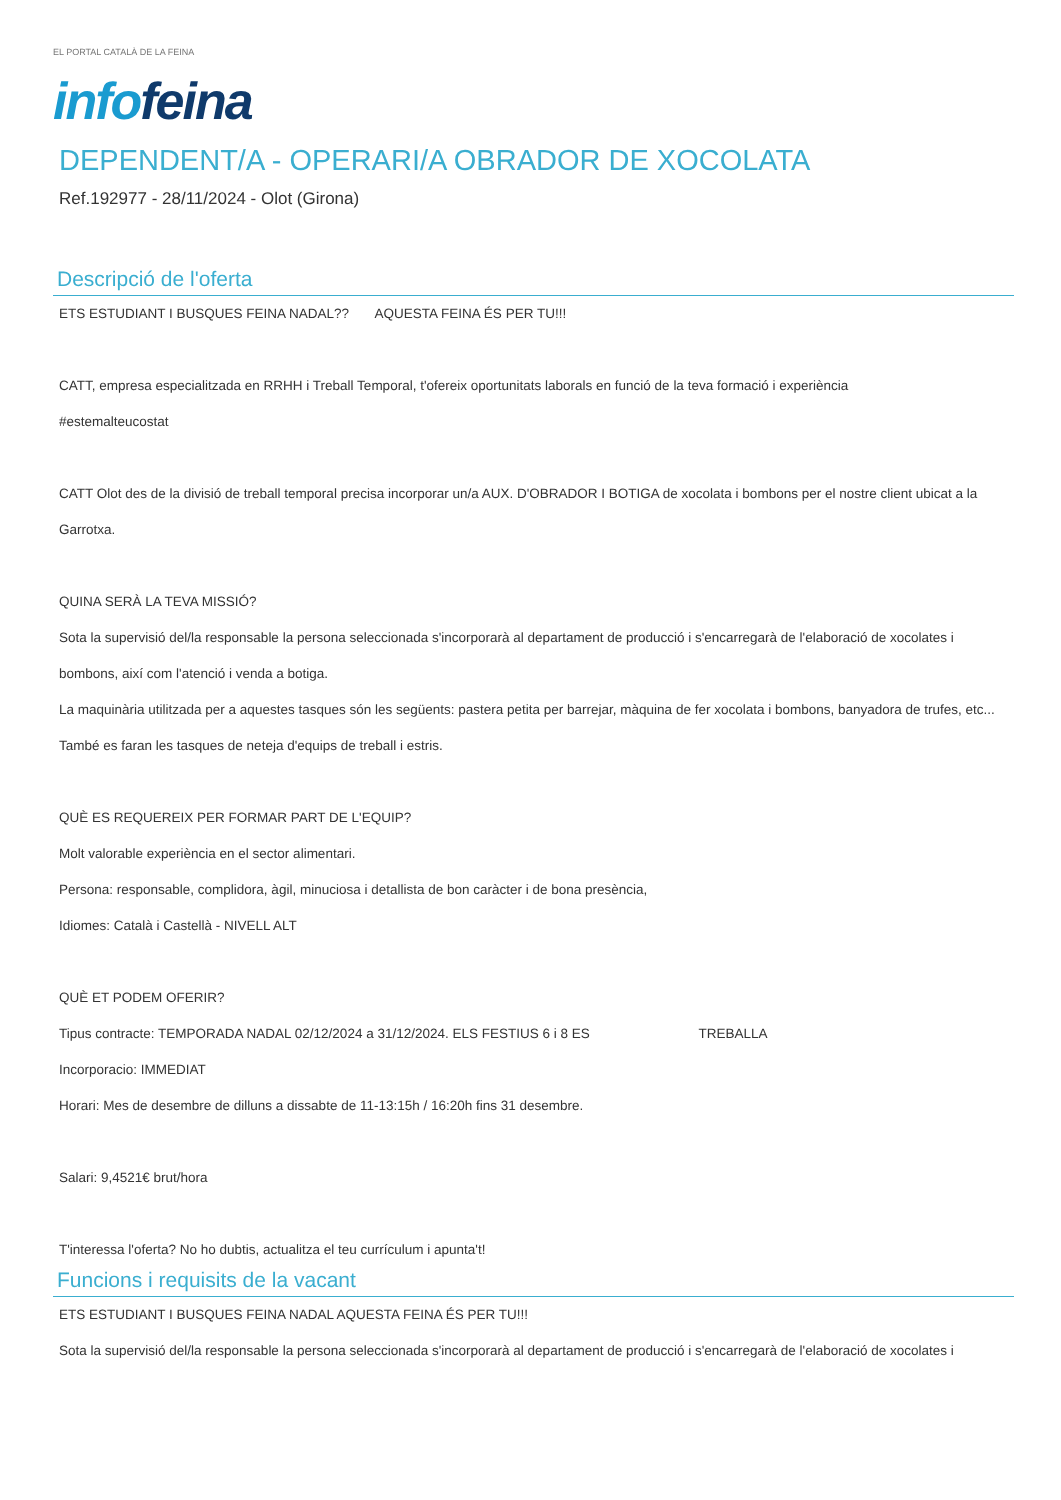EL PORTAL CATALÀ DE LA FEINA
info feina
DEPENDENT/A - OPERARI/A OBRADOR DE XOCOLATA
Ref.192977 - 28/11/2024 - Olot (Girona)
Descripció de l'oferta
ETS ESTUDIANT I BUSQUES FEINA NADAL?? AQUESTA FEINA ÉS PER TU!!!
CATT, empresa especialitzada en RRHH i Treball Temporal, t'ofereix oportunitats laborals en funció de la teva formació i experiència
#estemalteucostat
CATT Olot des de la divisió de treball temporal precisa incorporar un/a AUX. D'OBRADOR I BOTIGA de xocolata i bombons per el nostre client ubicat a la Garrotxa.
QUINA SERÀ LA TEVA MISSIÓ?
Sota la supervisió del/la responsable la persona seleccionada s'incorporarà al departament de producció i s'encarregarà de l'elaboració de xocolates i bombons, així com l'atenció i venda a botiga.
La maquinària utilitzada per a aquestes tasques són les següents: pastera petita per barrejar, màquina de fer xocolata i bombons, banyadora de trufes, etc...
També es faran les tasques de neteja d'equips de treball i estris.
QUÈ ES REQUEREIX PER FORMAR PART DE L'EQUIP?
Molt valorable experiència en el sector alimentari.
Persona: responsable, complidora, àgil, minuciosa i detallista de bon caràcter i de bona presència,
Idiomes: Català i Castellà - NIVELL ALT
QUÈ ET PODEM OFERIR?
Tipus contracte: TEMPORADA NADAL 02/12/2024 a 31/12/2024. ELS FESTIUS 6 i 8 ES TREBALLA
Incorporacio: IMMEDIAT
Horari: Mes de desembre de dilluns a dissabte de 11-13:15h / 16:20h fins 31 desembre.
Salari: 9,4521€ brut/hora
T'interessa l'oferta? No ho dubtis, actualitza el teu currículum i apunta't!
Funcions i requisits de la vacant
ETS ESTUDIANT I BUSQUES FEINA NADAL AQUESTA FEINA ÉS PER TU!!!
Sota la supervisió del/la responsable la persona seleccionada s'incorporarà al departament de producció i s'encarregarà de l'elaboració de xocolates i